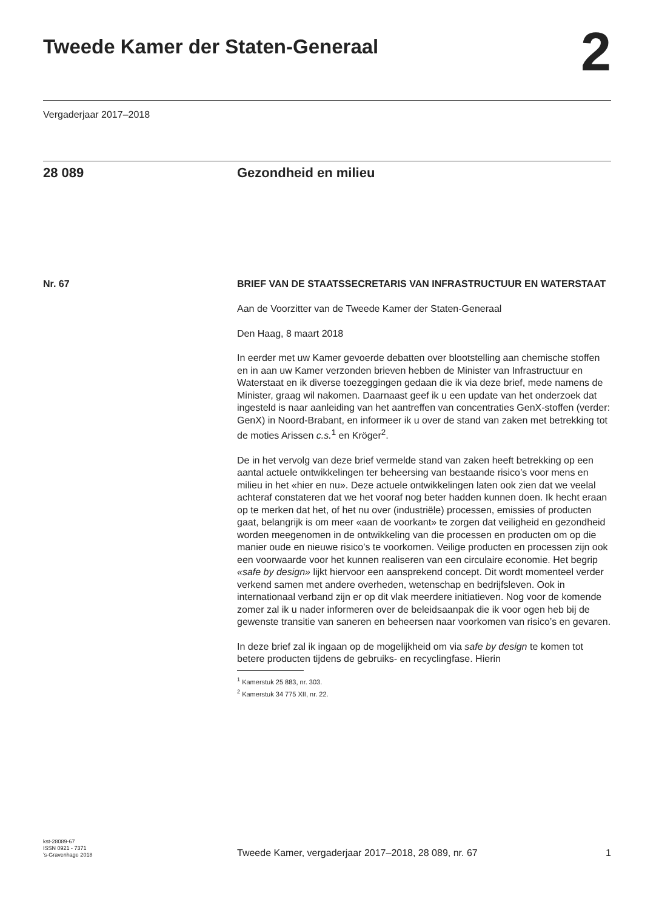Tweede Kamer der Staten-Generaal
2
Vergaderjaar 2017–2018
28 089 Gezondheid en milieu
Nr. 67
BRIEF VAN DE STAATSSECRETARIS VAN INFRASTRUCTUUR EN WATERSTAAT
Aan de Voorzitter van de Tweede Kamer der Staten-Generaal
Den Haag, 8 maart 2018
In eerder met uw Kamer gevoerde debatten over blootstelling aan chemische stoffen en in aan uw Kamer verzonden brieven hebben de Minister van Infrastructuur en Waterstaat en ik diverse toezeggingen gedaan die ik via deze brief, mede namens de Minister, graag wil nakomen. Daarnaast geef ik u een update van het onderzoek dat ingesteld is naar aanleiding van het aantreffen van concentraties GenX-stoffen (verder: GenX) in Noord-Brabant, en informeer ik u over de stand van zaken met betrekking tot de moties Arissen c.s.<sup>1</sup> en Kröger<sup>2</sup>.
De in het vervolg van deze brief vermelde stand van zaken heeft betrekking op een aantal actuele ontwikkelingen ter beheersing van bestaande risico’s voor mens en milieu in het «hier en nu». Deze actuele ontwikkelingen laten ook zien dat we veelal achteraf constateren dat we het vooraf nog beter hadden kunnen doen. Ik hecht eraan op te merken dat het, of het nu over (industriële) processen, emissies of producten gaat, belangrijk is om meer «aan de voorkant» te zorgen dat veiligheid en gezondheid worden meegenomen in de ontwikkeling van die processen en producten om op die manier oude en nieuwe risico’s te voorkomen. Veilige producten en processen zijn ook een voorwaarde voor het kunnen realiseren van een circulaire economie. Het begrip «safe by design» lijkt hiervoor een aansprekend concept. Dit wordt momenteel verder verkend samen met andere overheden, wetenschap en bedrijfsleven. Ook in internationaal verband zijn er op dit vlak meerdere initiatieven. Nog voor de komende zomer zal ik u nader informeren over de beleidsaanpak die ik voor ogen heb bij de gewenste transitie van saneren en beheersen naar voorkomen van risico’s en gevaren.
In deze brief zal ik ingaan op de mogelijkheid om via safe by design te komen tot betere producten tijdens de gebruiks- en recyclingfase. Hierin
<sup>1</sup> Kamerstuk 25 883, nr. 303.
<sup>2</sup> Kamerstuk 34 775 XII, nr. 22.
kst-28089-67
ISSN 0921 - 7371
’s-Gravenhage 2018
Tweede Kamer, vergaderjaar 2017–2018, 28 089, nr. 67
1